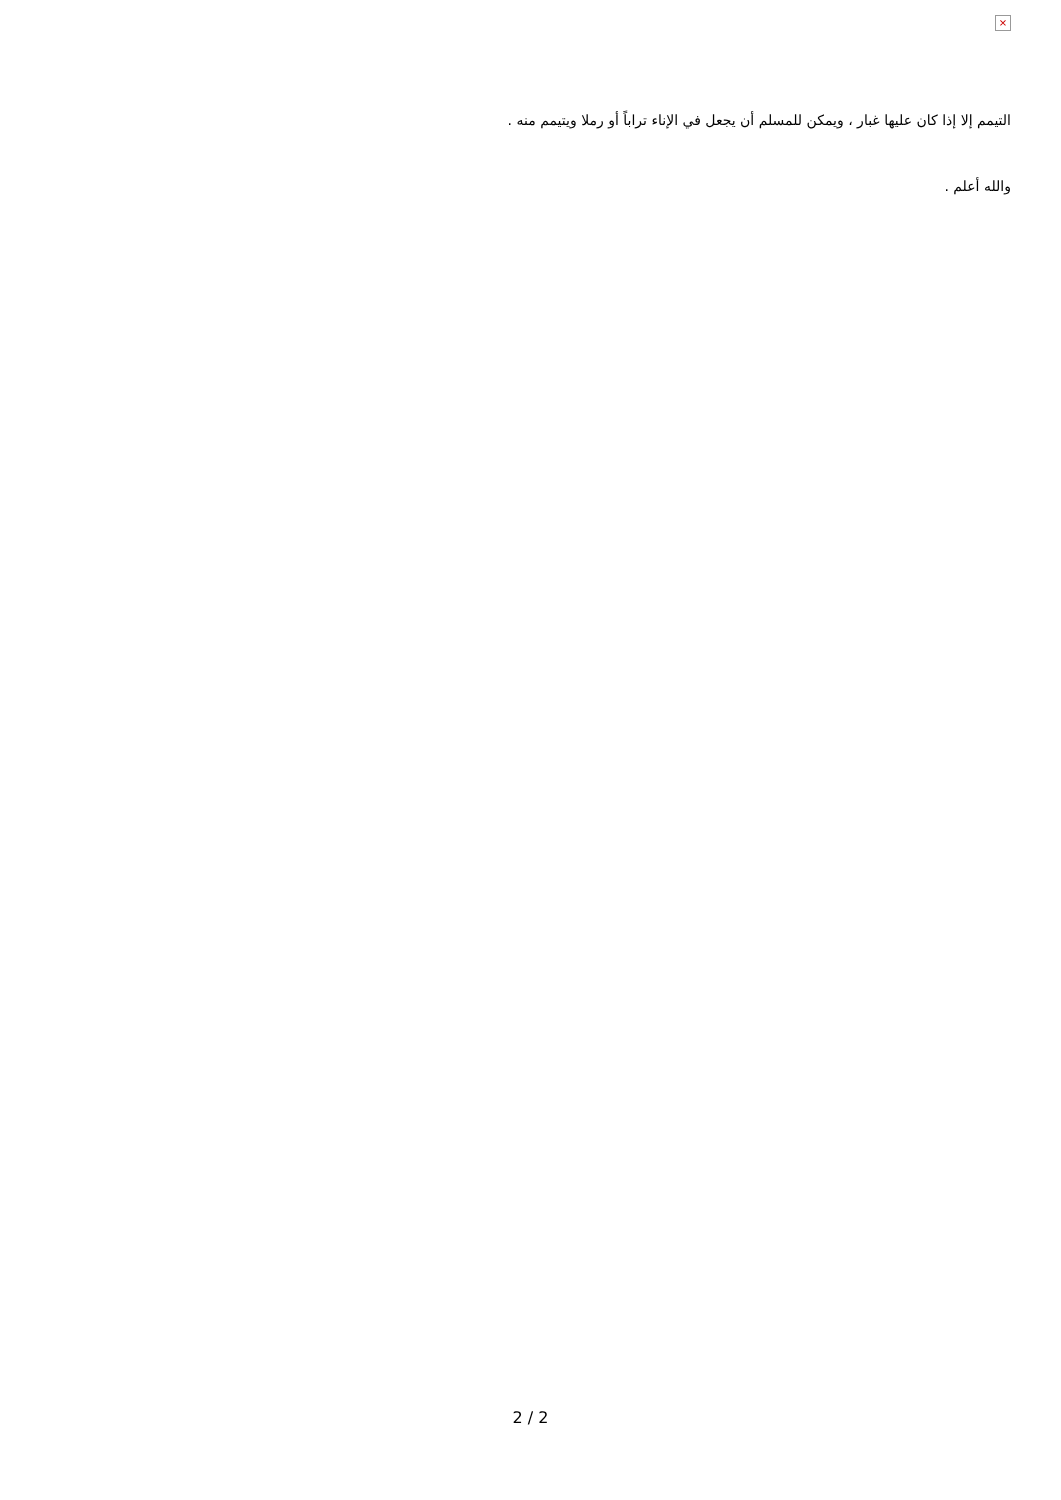×
التيمم إلا إذا كان عليها غبار ، ويمكن للمسلم أن يجعل في الإناء تراباً أو رملا ويتيمم منه .
والله أعلم .
2 / 2